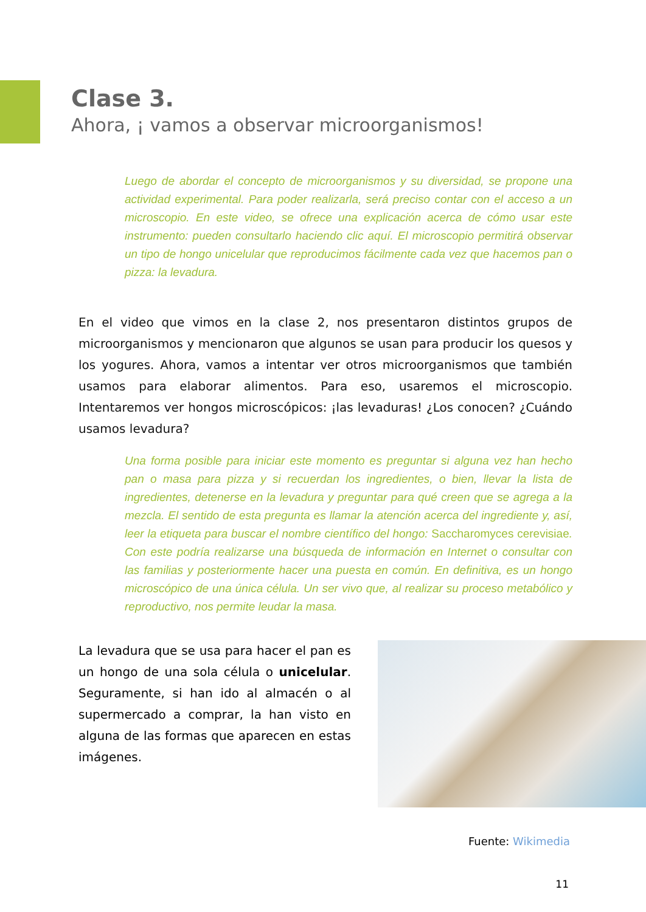Clase 3.
Ahora, ¡ vamos a observar microorganismos!
Luego de abordar el concepto de microorganismos y su diversidad, se propone una actividad experimental. Para poder realizarla, será preciso contar con el acceso a un microscopio. En este video, se ofrece una explicación acerca de cómo usar este instrumento: pueden consultarlo haciendo clic aquí. El microscopio permitirá observar un tipo de hongo unicelular que reproducimos fácilmente cada vez que hacemos pan o pizza: la levadura.
En el video que vimos en la clase 2, nos presentaron distintos grupos de microorganismos y mencionaron que algunos se usan para producir los quesos y los yogures. Ahora, vamos a intentar ver otros microorganismos que también usamos para elaborar alimentos. Para eso, usaremos el microscopio. Intentaremos ver hongos microscópicos: ¡las levaduras! ¿Los conocen? ¿Cuándo usamos levadura?
Una forma posible para iniciar este momento es preguntar si alguna vez han hecho pan o masa para pizza y si recuerdan los ingredientes, o bien, llevar la lista de ingredientes, detenerse en la levadura y preguntar para qué creen que se agrega a la mezcla. El sentido de esta pregunta es llamar la atención acerca del ingrediente y, así, leer la etiqueta para buscar el nombre científico del hongo: Saccharomyces cerevisiae. Con este podría realizarse una búsqueda de información en Internet o consultar con las familias y posteriormente hacer una puesta en común. En definitiva, es un hongo microscópico de una única célula. Un ser vivo que, al realizar su proceso metabólico y reproductivo, nos permite leudar la masa.
La levadura que se usa para hacer el pan es un hongo de una sola célula o unicelular. Seguramente, si han ido al almacén o al supermercado a comprar, la han visto en alguna de las formas que aparecen en estas imágenes.
Fuente: Wikimedia
11